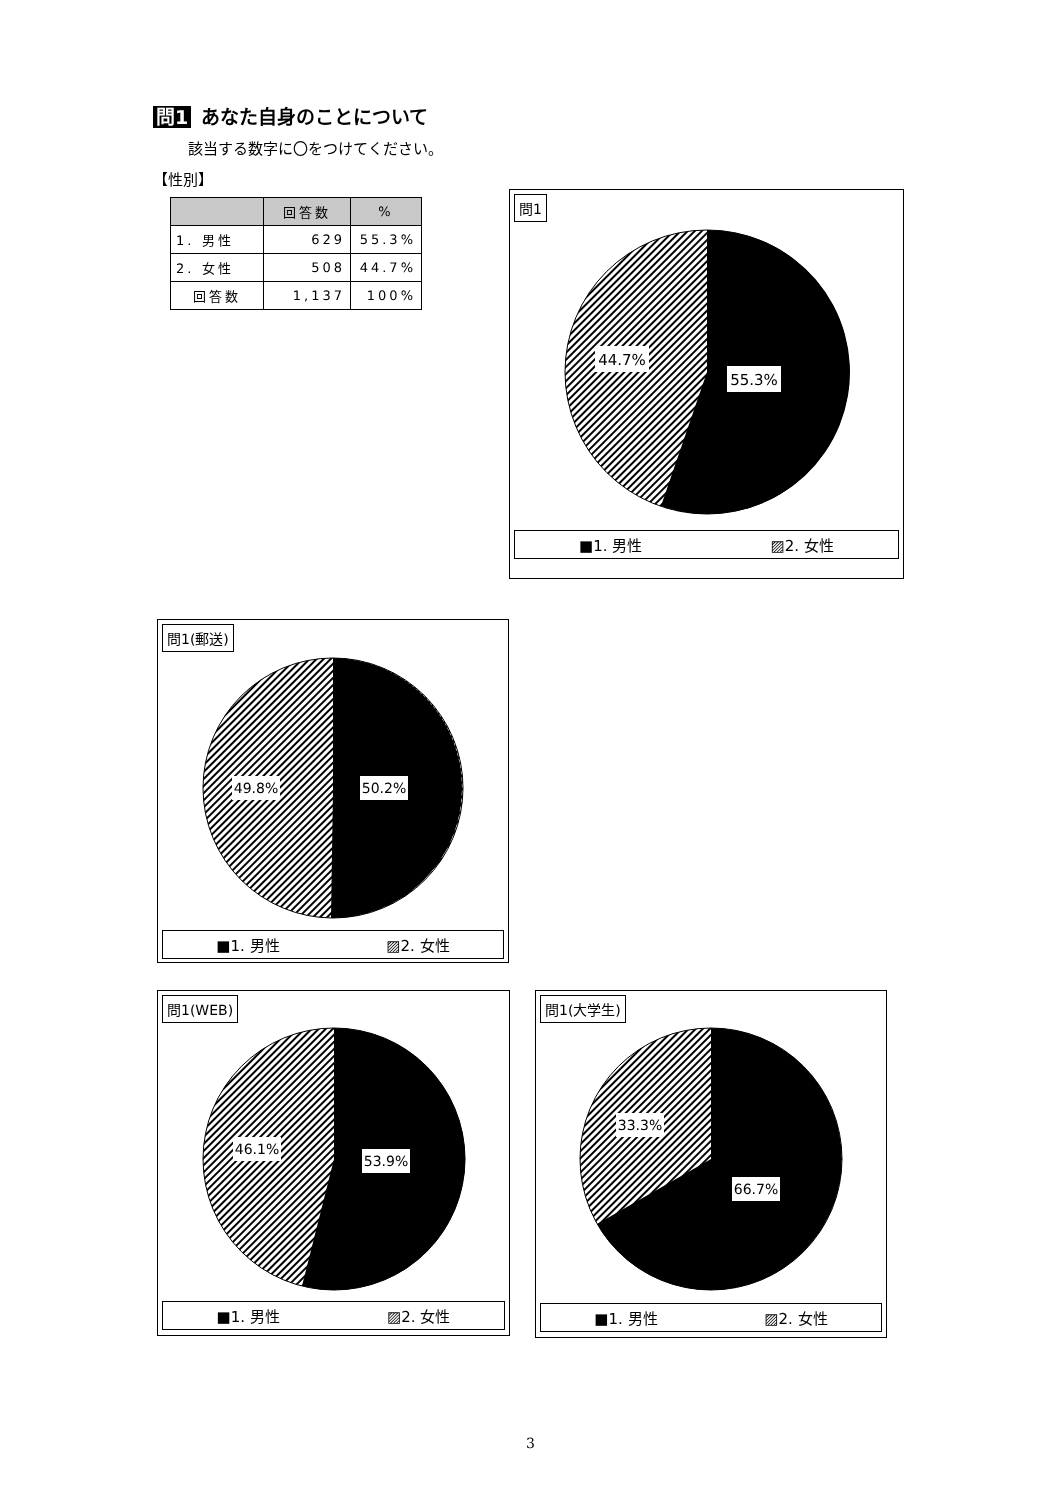問1 あなた自身のことについて
該当する数字に〇をつけてください。
【性別】
| | 回答数 | % |
| --- | --- | --- |
| 1. 男性 | 629 | 55.3% |
| 2. 女性 | 508 | 44.7% |
| 回答数 | 1,137 | 100% |
問1
44.7%
55.3%
■1. 男性 ▨2. 女性
問1(郵送)
49.8%
50.2%
■1. 男性 ▨2. 女性
問1(WEB)
46.1%
53.9%
■1. 男性 ▨2. 女性
問1(大学生)
33.3%
66.7%
■1. 男性 ▨2. 女性
3